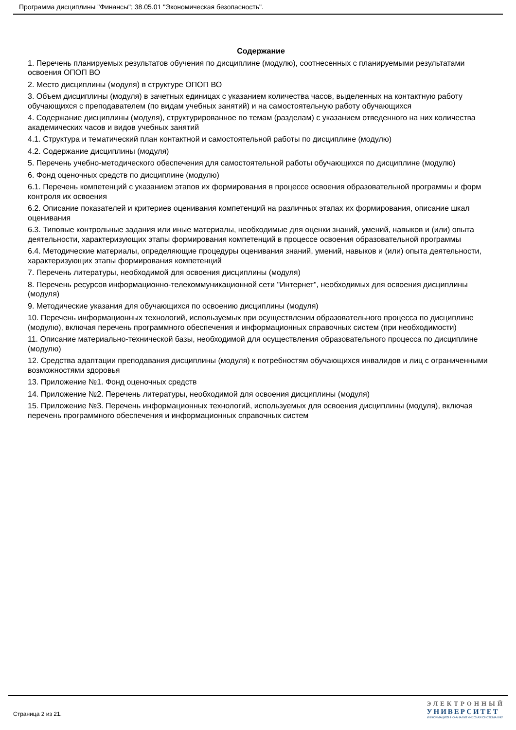Программа дисциплины "Финансы"; 38.05.01 "Экономическая безопасность".
Содержание
1. Перечень планируемых результатов обучения по дисциплине (модулю), соотнесенных с планируемыми результатами освоения ОПОП ВО
2. Место дисциплины (модуля) в структуре ОПОП ВО
3. Объем дисциплины (модуля) в зачетных единицах с указанием количества часов, выделенных на контактную работу обучающихся с преподавателем (по видам учебных занятий) и на самостоятельную работу обучающихся
4. Содержание дисциплины (модуля), структурированное по темам (разделам) с указанием отведенного на них количества академических часов и видов учебных занятий
4.1. Структура и тематический план контактной и самостоятельной работы по дисциплине (модулю)
4.2. Содержание дисциплины (модуля)
5. Перечень учебно-методического обеспечения для самостоятельной работы обучающихся по дисциплине (модулю)
6. Фонд оценочных средств по дисциплине (модулю)
6.1. Перечень компетенций с указанием этапов их формирования в процессе освоения образовательной программы и форм контроля их освоения
6.2. Описание показателей и критериев оценивания компетенций на различных этапах их формирования, описание шкал оценивания
6.3. Типовые контрольные задания или иные материалы, необходимые для оценки знаний, умений, навыков и (или) опыта деятельности, характеризующих этапы формирования компетенций в процессе освоения образовательной программы
6.4. Методические материалы, определяющие процедуры оценивания знаний, умений, навыков и (или) опыта деятельности, характеризующих этапы формирования компетенций
7. Перечень литературы, необходимой для освоения дисциплины (модуля)
8. Перечень ресурсов информационно-телекоммуникационной сети "Интернет", необходимых для освоения дисциплины (модуля)
9. Методические указания для обучающихся по освоению дисциплины (модуля)
10. Перечень информационных технологий, используемых при осуществлении образовательного процесса по дисциплине (модулю), включая перечень программного обеспечения и информационных справочных систем (при необходимости)
11. Описание материально-технической базы, необходимой для осуществления образовательного процесса по дисциплине (модулю)
12. Средства адаптации преподавания дисциплины (модуля) к потребностям обучающихся инвалидов и лиц с ограниченными возможностями здоровья
13. Приложение №1. Фонд оценочных средств
14. Приложение №2. Перечень литературы, необходимой для освоения дисциплины (модуля)
15. Приложение №3. Перечень информационных технологий, используемых для освоения дисциплины (модуля), включая перечень программного обеспечения и информационных справочных систем
Страница 2 из 21.
ЭЛЕКТРОННЫЙ
УНИВЕРСИТЕТ
ИНФОРМАЦИОННО-АНАЛИТИЧЕСКАЯ СИСТЕМА КФУ